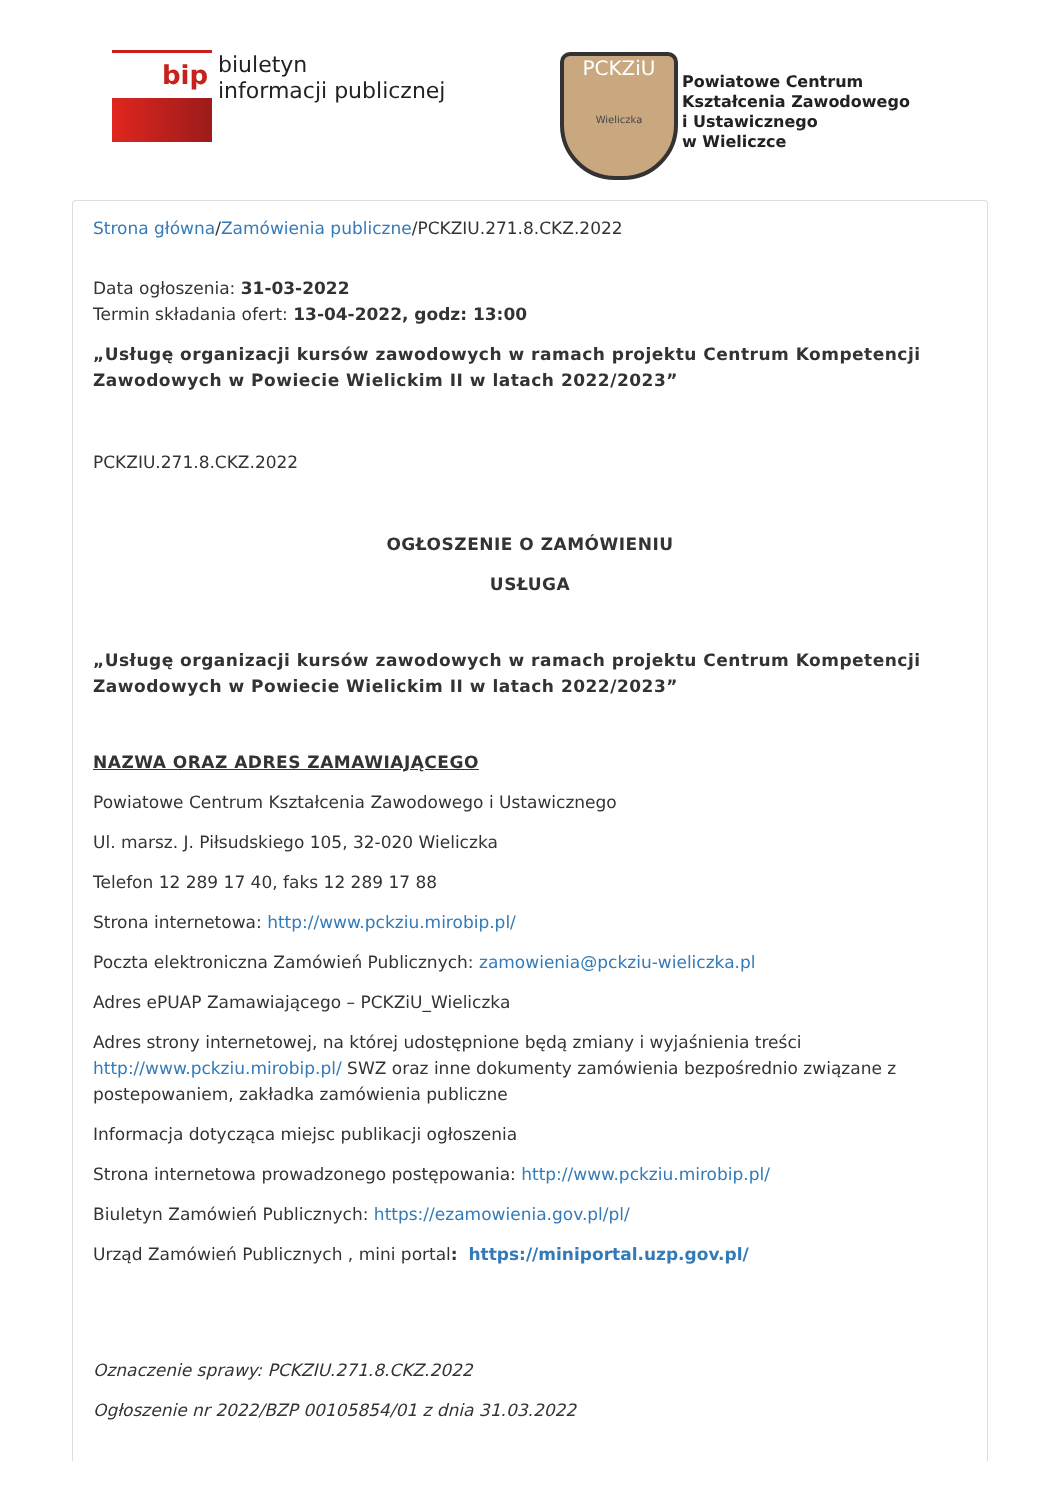bip
biuletyn
informacji publicznej
PCKZiU
Wieliczka
Powiatowe Centrum
Kształcenia Zawodowego
i Ustawicznego
w Wieliczce
Strona główna/Zamówienia publiczne/PCKZIU.271.8.CKZ.2022
Data ogłoszenia: 31-03-2022
Termin składania ofert: 13-04-2022, godz: 13:00
„Usługę organizacji kursów zawodowych w ramach projektu Centrum Kompetencji Zawodowych w Powiecie Wielickim II w latach 2022/2023”
PCKZIU.271.8.CKZ.2022
OGŁOSZENIE O ZAMÓWIENIU
USŁUGA
„Usługę organizacji kursów zawodowych w ramach projektu Centrum Kompetencji Zawodowych w Powiecie Wielickim II w latach 2022/2023”
NAZWA ORAZ ADRES ZAMAWIAJĄCEGO
Powiatowe Centrum Kształcenia Zawodowego i Ustawicznego
Ul. marsz. J. Piłsudskiego 105, 32-020 Wieliczka
Telefon 12 289 17 40, faks 12 289 17 88
Strona internetowa: http://www.pckziu.mirobip.pl/
Poczta elektroniczna Zamówień Publicznych: zamowienia@pckziu-wieliczka.pl
Adres ePUAP Zamawiającego – PCKZiU_Wieliczka
Adres strony internetowej, na której udostępnione będą zmiany i wyjaśnienia treści http://www.pckziu.mirobip.pl/ SWZ oraz inne dokumenty zamówienia bezpośrednio związane z postepowaniem, zakładka zamówienia publiczne
Informacja dotycząca miejsc publikacji ogłoszenia
Strona internetowa prowadzonego postępowania: http://www.pckziu.mirobip.pl/
Biuletyn Zamówień Publicznych: https://ezamowienia.gov.pl/pl/
Urząd Zamówień Publicznych , mini portal: https://miniportal.uzp.gov.pl/
Oznaczenie sprawy: PCKZIU.271.8.CKZ.2022
Ogłoszenie nr 2022/BZP 00105854/01 z dnia 31.03.2022